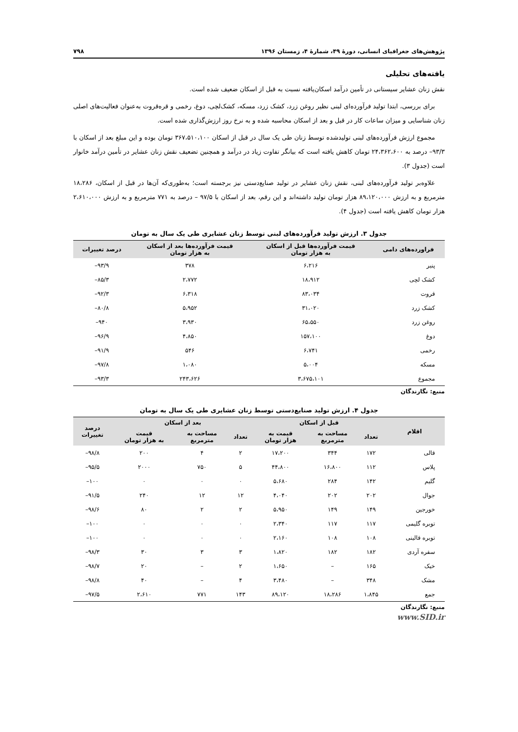پژوهش‌های جغرافیای انسانی، دورهٔ ۴۹، شمارهٔ ۴، زمستان ۱۳۹۶ ۷۹۸
یافته‌های تحلیلی
نقش زنان عشایر سیستانی در تأمین درآمد اسکان‌یافته نسبت به قبل از اسکان ضعیف شده است.
برای بررسی، ابتدا تولید فرآورده‌ای لبنی نظیر روغن زرد، کشک زرد، مسکه، کشک‌لچی، دوغ، رخمی و قره‌قروت به‌عنوان فعالیت‌های اصلی زنان شناسایی و میزان ساعات کار در قبل و بعد از اسکان محاسبه شده و به نرخ روز ارزش‌گذاری شده است.
مجموع ارزش فرآورده‌های لبنی تولیدشده توسط زنان طی یک سال در قبل از اسکان ۳۶۷،۵۱۰،۱۰۰ تومان بوده و این مبلغ بعد از اسکان با ۹۳/۳– درصد به ۲۴،۳۶۲،۶۰۰ تومان کاهش یافته است که بیانگر تفاوت زیاد در درآمد و همچنین تضعیف نقش زنان عشایر در تأمین درآمد خانوار است (جدول ۳).
علاوه‌بر تولید فرآورده‌های لبنی، نقش زنان عشایر در تولید صنایع‌دستی نیز برجسته است؛ به‌طوری‌که آن‌ها در قبل از اسکان، ۱۸،۲۸۶ مترمربع و به ارزش ۸۹،۱۲۰،۰۰۰ هزار تومان تولید داشته‌اند و این رقم، بعد از اسکان با ۹۷/۵ – درصد به ۷۷۱ مترمربع و به ارزش ۲،۶۱۰،۰۰۰ هزار تومان کاهش یافته است (جدول ۴).
جدول ۳. ارزش تولید فرآورده‌های لبنی توسط زنان عشایری طی یک سال به تومان
| فراورده‌های دامی | قیمت فرآورده‌ها قبل از اسکان به هزار تومان | قیمت فرآورده‌ها بعد از اسکان به هزار تومان | درصد تغییرات |
| --- | --- | --- | --- |
| پنیر | ۶،۲۱۶ | ۳۷۸ | ۹۳/۹– |
| کشک لچی | ۱۸،۹۱۲ | ۲،۷۷۲ | ۸۵/۳– |
| قروت | ۸۳،۰۳۴ | ۶،۳۱۸ | ۹۲/۳– |
| کشک زرد | ۳۱،۰۲۰ | ۵،۹۵۲ | ۸۰/۸– |
| روغن زرد | ۶۵،۵۵۰ | ۳،۹۳۰ | ۹۴۰– |
| دوغ | ۱۵۷،۱۰۰ | ۴،۸۵۰ | ۹۶/۹– |
| رخمی | ۶،۷۴۱ | ۵۴۶ | ۹۱/۹– |
| مسکه | ۵،۰۰۴ | ۱،۰۸۰ | ۹۷/۸– |
| مجموع | ۳،۶۷۵،۱۰۱ | ۲۴۳،۶۲۶ | ۹۳/۳– |
منبع: نگارندگان
جدول ۴. ارزش تولید صنایع‌دستی توسط زنان عشایری طی یک سال به تومان
| اقلام | قبل از اسکان | | | بعد از اسکان | | | درصد تغییرات |
| --- | --- | --- | --- | --- | --- | --- | --- |
| | تعداد | مساحت به مترمربع | قیمت به هزار تومان | تعداد | مساحت به مترمربع | قیمت به هزار تومان | |
| قالی | ۱۷۲ | ۳۴۴ | ۱۷،۲۰۰ | ۲ | ۴ | ۲۰۰ | ۹۸/۸– |
| پلاس | ۱۱۲ | ۱۶،۸۰۰ | ۴۴،۸۰۰ | ۵ | ۷۵۰ | ۲۰۰۰ | ۹۵/۵– |
| گلیم | ۱۴۲ | ۲۸۴ | ۵،۶۸۰ | ۰ | ۰ | ۰ | ۱۰۰– |
| جوال | ۲۰۲ | ۲۰۲ | ۴،۰۴۰ | ۱۲ | ۱۲ | ۲۴۰ | ۹۱/۵– |
| خورجین | ۱۴۹ | ۱۴۹ | ۵،۹۵۰ | ۲ | ۲ | ۸۰ | ۹۸/۶– |
| توبره گلیمی | ۱۱۷ | ۱۱۷ | ۲،۳۴۰ | ۰ | ۰ | ۰ | ۱۰۰– |
| توبره قالینی | ۱۰۸ | ۱۰۸ | ۲،۱۶۰ | ۰ | ۰ | ۰ | ۱۰۰– |
| سفره آردی | ۱۸۲ | ۱۸۲ | ۱،۸۲۰ | ۳ | ۳ | ۳۰ | ۹۸/۳– |
| خیک | ۱۶۵ | – | ۱،۶۵۰ | ۲ | – | ۲۰ | ۹۸/۷– |
| مشک | ۳۴۸ | – | ۳،۴۸۰ | ۴ | – | ۴۰ | ۹۸/۸– |
| جمع | ۱،۸۴۵ | ۱۸،۲۸۶ | ۸۹،۱۲۰ | ۱۴۳ | ۷۷۱ | ۲،۶۱۰ | ۹۷/۵– |
منبع: نگارندگان
www.SID.ir